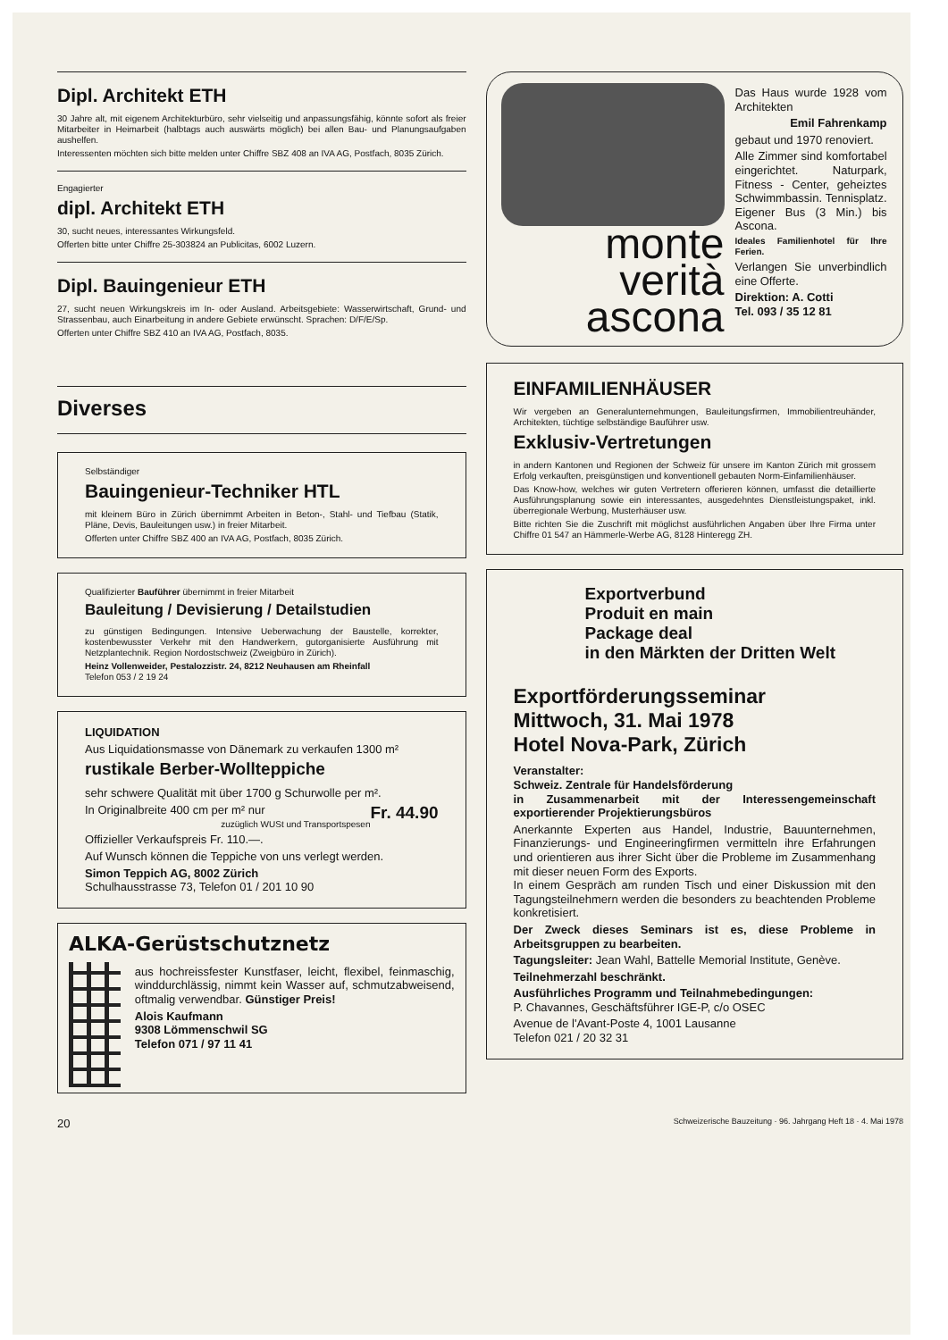Dipl. Architekt ETH
30 Jahre alt, mit eigenem Architekturbüro, sehr vielseitig und anpassungsfähig, könnte sofort als freier Mitarbeiter in Heimarbeit (halbtags auch auswärts möglich) bei allen Bau- und Planungsaufgaben aushelfen.
Interessenten möchten sich bitte melden unter Chiffre SBZ 408 an IVA AG, Postfach, 8035 Zürich.
Engagierter
dipl. Architekt ETH
30, sucht neues, interessantes Wirkungsfeld.
Offerten bitte unter Chiffre 25-303824 an Publicitas, 6002 Luzern.
Dipl. Bauingenieur ETH
27, sucht neuen Wirkungskreis im In- oder Ausland. Arbeitsgebiete: Wasserwirtschaft, Grund- und Strassenbau, auch Einarbeitung in andere Gebiete erwünscht. Sprachen: D/F/E/Sp.
Offerten unter Chiffre SBZ 410 an IVA AG, Postfach, 8035.
Diverses
Selbständiger
Bauingenieur-Techniker HTL
mit kleinem Büro in Zürich übernimmt Arbeiten in Beton-, Stahl- und Tiefbau (Statik, Pläne, Devis, Bauleitungen usw.) in freier Mitarbeit.
Offerten unter Chiffre SBZ 400 an IVA AG, Postfach, 8035 Zürich.
Qualifizierter Bauführer übernimmt in freier Mitarbeit
Bauleitung / Devisierung / Detailstudien
zu günstigen Bedingungen. Intensive Ueberwachung der Baustelle, korrekter, kostenbewusster Verkehr mit den Handwerkern, gutorganisierte Ausführung mit Netzplantechnik. Region Nordostschweiz (Zweigbüro in Zürich).
Heinz Vollenweider, Pestalozzistr. 24, 8212 Neuhausen am Rheinfall
Telefon 053 / 2 19 24
LIQUIDATION
Aus Liquidationsmasse von Dänemark zu verkaufen 1300 m²
rustikale Berber-Wollteppiche
sehr schwere Qualität mit über 1700 g Schurwolle per m².
In Originalbreite 400 cm per m² nur Fr. 44.90
zuzüglich WUSt und Transportspesen
Offizieller Verkaufspreis Fr. 110.—.
Auf Wunsch können die Teppiche von uns verlegt werden.
Simon Teppich AG, 8002 Zürich
Schulhausstrasse 73, Telefon 01 / 201 10 90
ALKA-Gerüstschutznetz
aus hochreissfester Kunstfaser, leicht, flexibel, feinmaschig, winddurchlässig, nimmt kein Wasser auf, schmutzabweisend, oftmalig verwendbar. Günstiger Preis!
Alois Kaufmann
9308 Lömmenschwil SG
Telefon 071 / 97 11 41
monte
verità
ascona
Das Haus wurde 1928 vom Architekten
Emil Fahrenkamp
gebaut und 1970 renoviert.
Alle Zimmer sind komfortabel eingerichtet. Naturpark, Fitness - Center, geheiztes Schwimmbassin. Tennisplatz. Eigener Bus (3 Min.) bis Ascona.
Ideales Familienhotel für Ihre Ferien.
Verlangen Sie unverbindlich eine Offerte.
Direktion: A. Cotti
Tel. 093 / 35 12 81
EINFAMILIENHÄUSER
Wir vergeben an Generalunternehmungen, Bauleitungsfirmen, Immobilientreuhänder, Architekten, tüchtige selbständige Bauführer usw.
Exklusiv-Vertretungen
in andern Kantonen und Regionen der Schweiz für unsere im Kanton Zürich mit grossem Erfolg verkauften, preisgünstigen und konventionell gebauten Norm-Einfamilienhäuser.
Das Know-how, welches wir guten Vertretern offerieren können, umfasst die detaillierte Ausführungsplanung sowie ein interessantes, ausgedehntes Dienstleistungspaket, inkl. überregionale Werbung, Musterhäuser usw.
Bitte richten Sie die Zuschrift mit möglichst ausführlichen Angaben über Ihre Firma unter Chiffre 01 547 an Hämmerle-Werbe AG, 8128 Hinteregg ZH.
Exportverbund
Produit en main
Package deal
in den Märkten der Dritten Welt
Exportförderungsseminar
Mittwoch, 31. Mai 1978
Hotel Nova-Park, Zürich
Veranstalter:
Schweiz. Zentrale für Handelsförderung
in Zusammenarbeit mit der Interessengemeinschaft exportierender Projektierungsbüros
Anerkannte Experten aus Handel, Industrie, Bauunternehmen, Finanzierungs- und Engineeringfirmen vermitteln ihre Erfahrungen und orientieren aus ihrer Sicht über die Probleme im Zusammenhang mit dieser neuen Form des Exports.
In einem Gespräch am runden Tisch und einer Diskussion mit den Tagungsteilnehmern werden die besonders zu beachtenden Probleme konkretisiert.
Der Zweck dieses Seminars ist es, diese Probleme in Arbeitsgruppen zu bearbeiten.
Tagungsleiter: Jean Wahl, Battelle Memorial Institute, Genève.
Teilnehmerzahl beschränkt.
Ausführliches Programm und Teilnahmebedingungen:
P. Chavannes, Geschäftsführer IGE-P, c/o OSEC
Avenue de l'Avant-Poste 4, 1001 Lausanne
Telefon 021 / 20 32 31
20 Schweizerische Bauzeitung · 96. Jahrgang Heft 18 · 4. Mai 1978